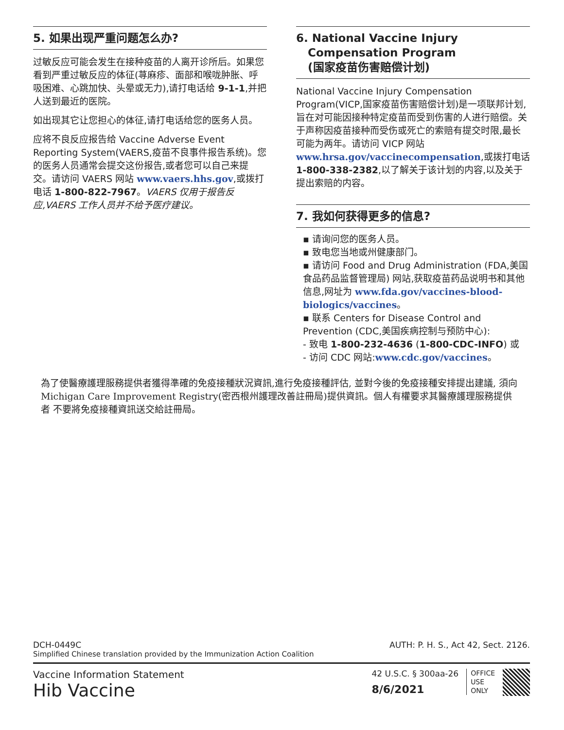5. 如果出现严重问题怎么办?
过敏反应可能会发生在接种疫苗的人离开诊所后。如果您看到严重过敏反应的体征(荨麻疹、面部和喉咙肿胀、呼吸困难、心跳加快、头晕或无力),请打电话给 9-1-1,并把人送到最近的医院。
如出现其它让您担心的体征,请打电话给您的医务人员。
应将不良反应报告给 Vaccine Adverse Event Reporting System(VAERS,疫苗不良事件报告系统)。您的医务人员通常会提交这份报告,或者您可以自己来提交。请访问 VAERS 网站 www.vaers.hhs.gov,或拨打电话 1-800-822-7967。VAERS 仅用于报告反应,VAERS 工作人员并不给予医疗建议。
6. National Vaccine Injury
Compensation Program
(国家疫苗伤害赔偿计划)
National Vaccine Injury Compensation Program(VICP,国家疫苗伤害赔偿计划)是一项联邦计划,旨在对可能因接种特定疫苗而受到伤害的人进行赔偿。关于声称因疫苗接种而受伤或死亡的索赔有提交时限,最长可能为两年。请访问 VICP 网站 www.hrsa.gov/vaccinecompensation,或拨打电话 1-800-338-2382,以了解关于该计划的内容,以及关于提出索赔的内容。
7. 我如何获得更多的信息?
▪ 请询问您的医务人员。
▪ 致电您当地或州健康部门。
▪ 请访问 Food and Drug Administration (FDA,美国食品药品监督管理局) 网站,获取疫苗药品说明书和其他信息,网址为 www.fda.gov/vaccines-blood-biologics/vaccines。
▪ 联系 Centers for Disease Control and Prevention (CDC,美国疾病控制与预防中心):
- 致电 1-800-232-4636 (1-800-CDC-INFO) 或
- 访问 CDC 网站:www.cdc.gov/vaccines。
為了使醫療護理服務提供者獲得準確的免疫接種狀況資訊,進行免疫接種評估, 並對今後的免疫接種安排提出建議, 須向Michigan Care Improvement Registry(密西根州護理改善註冊局)提供資訊。個人有權要求其醫療護理服務提供者 不要將免疫接種資訊送交給註冊局。
DCH-0449C AUTH: P. H. S., Act 42, Sect. 2126.
Simplified Chinese translation provided by the Immunization Action Coalition
Vaccine Information Statement
Hib Vaccine
42 U.S.C. § 300aa-26
8/6/2021
OFFICE
USE
ONLY